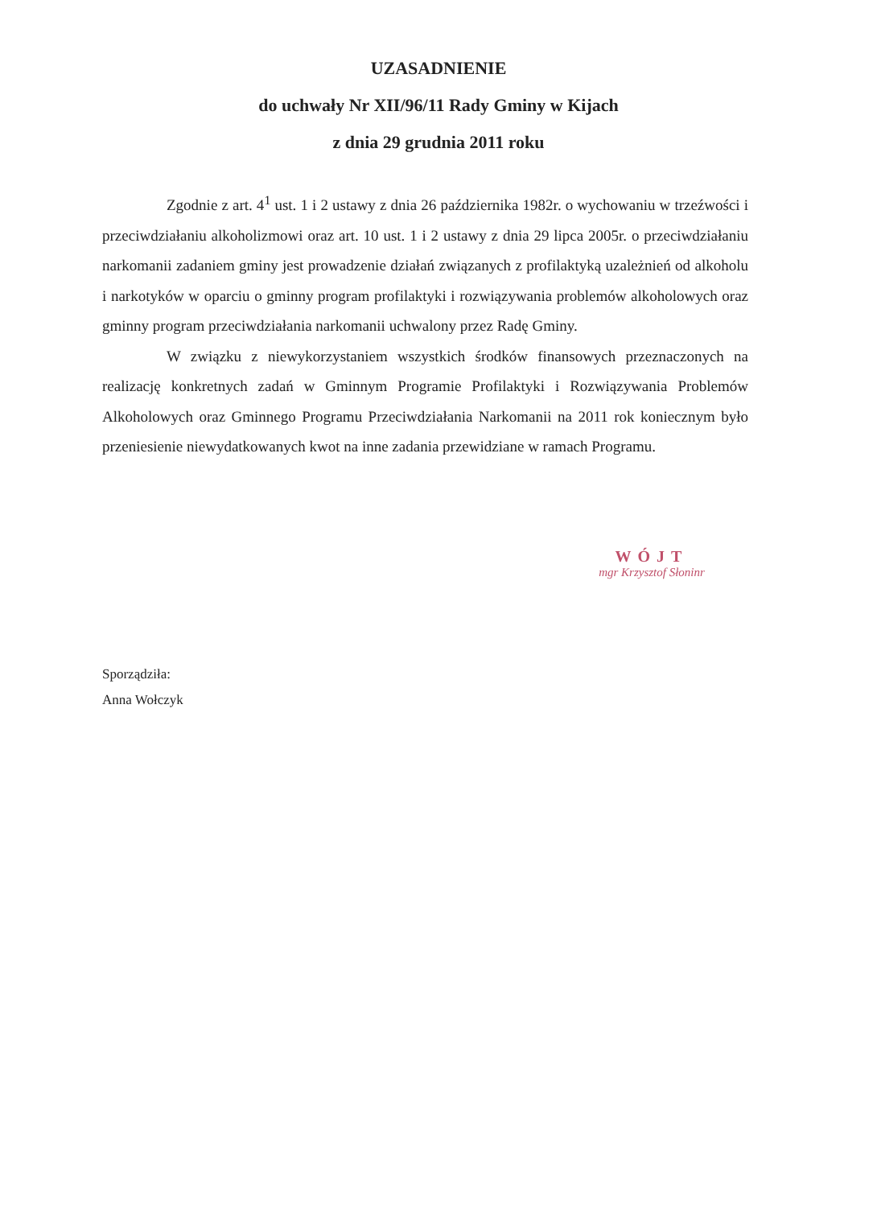UZASADNIENIE
do uchwały Nr XII/96/11 Rady Gminy w Kijach
z dnia 29 grudnia 2011 roku
Zgodnie z art. 4<sup>1</sup> ust. 1 i 2 ustawy z dnia 26 października 1982r. o wychowaniu w trzeźwości i przeciwdziałaniu alkoholizmowi oraz art. 10 ust. 1 i 2 ustawy z dnia 29 lipca 2005r. o przeciwdziałaniu narkomanii zadaniem gminy jest prowadzenie działań związanych z profilaktyką uzależnień od alkoholu i narkotyków w oparciu o gminny program profilaktyki i rozwiązywania problemów alkoholowych oraz gminny program przeciwdziałania narkomanii uchwalony przez Radę Gminy.
W związku z niewykorzystaniem wszystkich środków finansowych przeznaczonych na realizację konkretnych zadań w Gminnym Programie Profilaktyki i Rozwiązywania Problemów Alkoholowych oraz Gminnego Programu Przeciwdziałania Narkomanii na 2011 rok koniecznym było przeniesienie niewydatkowanych kwot na inne zadania przewidziane w ramach Programu.
WÓJT
mgr Krzysztof Słoninr
Sporządziła:
Anna Wołczyk